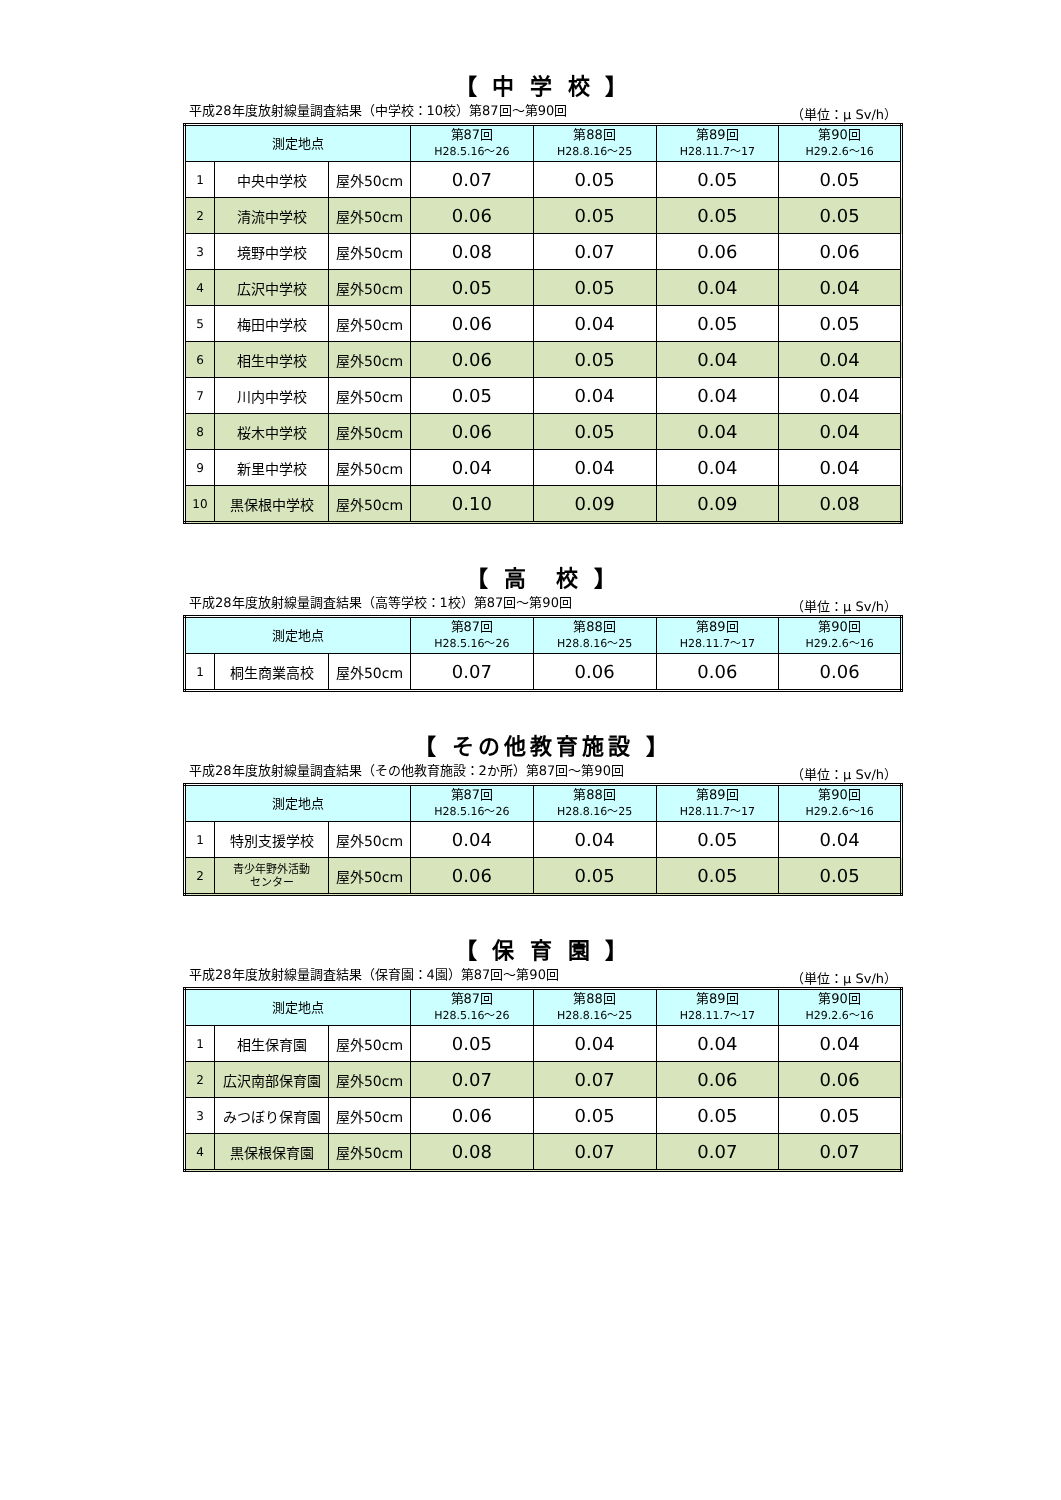【 中 学 校 】
平成28年度放射線量調査結果（中学校：10校）第87回～第90回 （単位：μ Sv/h）
| 測定地点 | | | 第87回 H28.5.16～26 | 第88回 H28.8.16～25 | 第89回 H28.11.7～17 | 第90回 H29.2.6～16 |
| --- | --- | --- | --- | --- | --- | --- |
| 1 | 中央中学校 | 屋外50cm | 0.07 | 0.05 | 0.05 | 0.05 |
| 2 | 清流中学校 | 屋外50cm | 0.06 | 0.05 | 0.05 | 0.05 |
| 3 | 境野中学校 | 屋外50cm | 0.08 | 0.07 | 0.06 | 0.06 |
| 4 | 広沢中学校 | 屋外50cm | 0.05 | 0.05 | 0.04 | 0.04 |
| 5 | 梅田中学校 | 屋外50cm | 0.06 | 0.04 | 0.05 | 0.05 |
| 6 | 相生中学校 | 屋外50cm | 0.06 | 0.05 | 0.04 | 0.04 |
| 7 | 川内中学校 | 屋外50cm | 0.05 | 0.04 | 0.04 | 0.04 |
| 8 | 桜木中学校 | 屋外50cm | 0.06 | 0.05 | 0.04 | 0.04 |
| 9 | 新里中学校 | 屋外50cm | 0.04 | 0.04 | 0.04 | 0.04 |
| 10 | 黒保根中学校 | 屋外50cm | 0.10 | 0.09 | 0.09 | 0.08 |
【 高　校 】
平成28年度放射線量調査結果（高等学校：1校）第87回～第90回 （単位：μ Sv/h）
| 測定地点 | | | 第87回 H28.5.16～26 | 第88回 H28.8.16～25 | 第89回 H28.11.7～17 | 第90回 H29.2.6～16 |
| --- | --- | --- | --- | --- | --- | --- |
| 1 | 桐生商業高校 | 屋外50cm | 0.07 | 0.06 | 0.06 | 0.06 |
【 その他教育施設 】
平成28年度放射線量調査結果（その他教育施設：2か所）第87回～第90回 （単位：μ Sv/h）
| 測定地点 | | | 第87回 H28.5.16～26 | 第88回 H28.8.16～25 | 第89回 H28.11.7～17 | 第90回 H29.2.6～16 |
| --- | --- | --- | --- | --- | --- | --- |
| 1 | 特別支援学校 | 屋外50cm | 0.04 | 0.04 | 0.05 | 0.04 |
| 2 | 青少年野外活動 センター | 屋外50cm | 0.06 | 0.05 | 0.05 | 0.05 |
【 保 育 園 】
平成28年度放射線量調査結果（保育園：4園）第87回～第90回 （単位：μ Sv/h）
| 測定地点 | | | 第87回 H28.5.16～26 | 第88回 H28.8.16～25 | 第89回 H28.11.7～17 | 第90回 H29.2.6～16 |
| --- | --- | --- | --- | --- | --- | --- |
| 1 | 相生保育園 | 屋外50cm | 0.05 | 0.04 | 0.04 | 0.04 |
| 2 | 広沢南部保育園 | 屋外50cm | 0.07 | 0.07 | 0.06 | 0.06 |
| 3 | みつぼり保育園 | 屋外50cm | 0.06 | 0.05 | 0.05 | 0.05 |
| 4 | 黒保根保育園 | 屋外50cm | 0.08 | 0.07 | 0.07 | 0.07 |